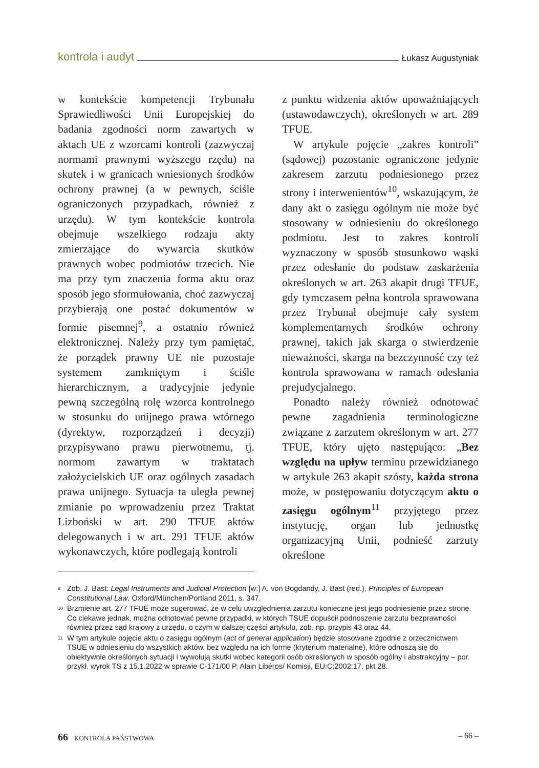kontrola i audyt Łukasz Augustyniak
w kontekście kompetencji Trybunału Sprawiedliwości Unii Europejskiej do badania zgodności norm zawartych w aktach UE z wzorcami kontroli (zazwyczaj normami prawnymi wyższego rzędu) na skutek i w granicach wniesionych środków ochrony prawnej (a w pewnych, ściśle ograniczonych przypadkach, również z urzędu). W tym kontekście kontrola obejmuje wszelkiego rodzaju akty zmierzające do wywarcia skutków prawnych wobec podmiotów trzecich. Nie ma przy tym znaczenia forma aktu oraz sposób jego sformułowania, choć zazwyczaj przybierają one postać dokumentów w formie pisemnej<sup>9</sup>, a ostatnio również elektronicznej. Należy przy tym pamiętać, że porządek prawny UE nie pozostaje systemem zamkniętym i ściśle hierarchicznym, a tradycyjnie jedynie pewną szczególną rolę wzorca kontrolnego w stosunku do unijnego prawa wtórnego (dyrektyw, rozporządzeń i decyzji) przypisywano prawu pierwotnemu, tj. normom zawartym w traktatach założycielskich UE oraz ogólnych zasadach prawa unijnego. Sytuacja ta uległa pewnej zmianie po wprowadzeniu przez Traktat Lizboński w art. 290 TFUE aktów delegowanych i w art. 291 TFUE aktów wykonawczych, które podlegają kontroli
z punktu widzenia aktów upoważniających (ustawodawczych), określonych w art. 289 TFUE.
W artykule pojęcie „zakres kontroli” (sądowej) pozostanie ograniczone jedynie zakresem zarzutu podniesionego przez strony i interwenientów<sup>10</sup>, wskazującym, że dany akt o zasięgu ogólnym nie może być stosowany w odniesieniu do określonego podmiotu. Jest to zakres kontroli wyznaczony w sposób stosunkowo wąski przez odesłanie do podstaw zaskarżenia określonych w art. 263 akapit drugi TFUE, gdy tymczasem pełna kontrola sprawowana przez Trybunał obejmuje cały system komplementarnych środków ochrony prawnej, takich jak skarga o stwierdzenie nieważności, skarga na bezczynność czy też kontrola sprawowana w ramach odesłania prejudycjalnego.
Ponadto należy również odnotować pewne zagadnienia terminologiczne związane z zarzutem określonym w art. 277 TFUE, który ujęto następująco: „Bez względu na upływ terminu przewidzianego w artykule 263 akapit szósty, każda strona może, w postępowaniu dotyczącym aktu o zasięgu ogólnym<sup>11</sup> przyjętego przez instytucję, organ lub jednostkę organizacyjną Unii, podnieść zarzuty określone
<sup>9</sup> Zob. J. Bast: Legal Instruments and Judicial Protection [w:] A. von Bogdandy, J. Bast (red.), Principles of European Constitutional Law, Oxford/München/Portland 2011, s. 347.
<sup>10</sup> Brzmienie art. 277 TFUE może sugerować, że w celu uwzględnienia zarzutu konieczne jest jego podniesienie przez stronę. Co ciekawe jednak, można odnotować pewne przypadki, w których TSUE dopuścił podnoszenie zarzutu bezprawności również przez sąd krajowy z urzędu, o czym w dalszej części artykułu, zob. np. przypis 43 oraz 44.
<sup>11</sup> W tym artykule pojęcie aktu o zasięgu ogólnym (act of general application) będzie stosowane zgodnie z orzecznictwem TSUE w odniesieniu do wszystkich aktów, bez względu na ich formę (kryterium materialne), które odnoszą się do obiektywnie określonych sytuacji i wywołują skutki wobec kategorii osób określonych w sposób ogólny i abstrakcyjny – por. przykł. wyrok TS z 15.1.2022 w sprawie C-171/00 P, Alain Libéros/ Komisji, EU:C:2002:17, pkt 28.
66 KONTROLA PAŃSTWOWA – 66 –